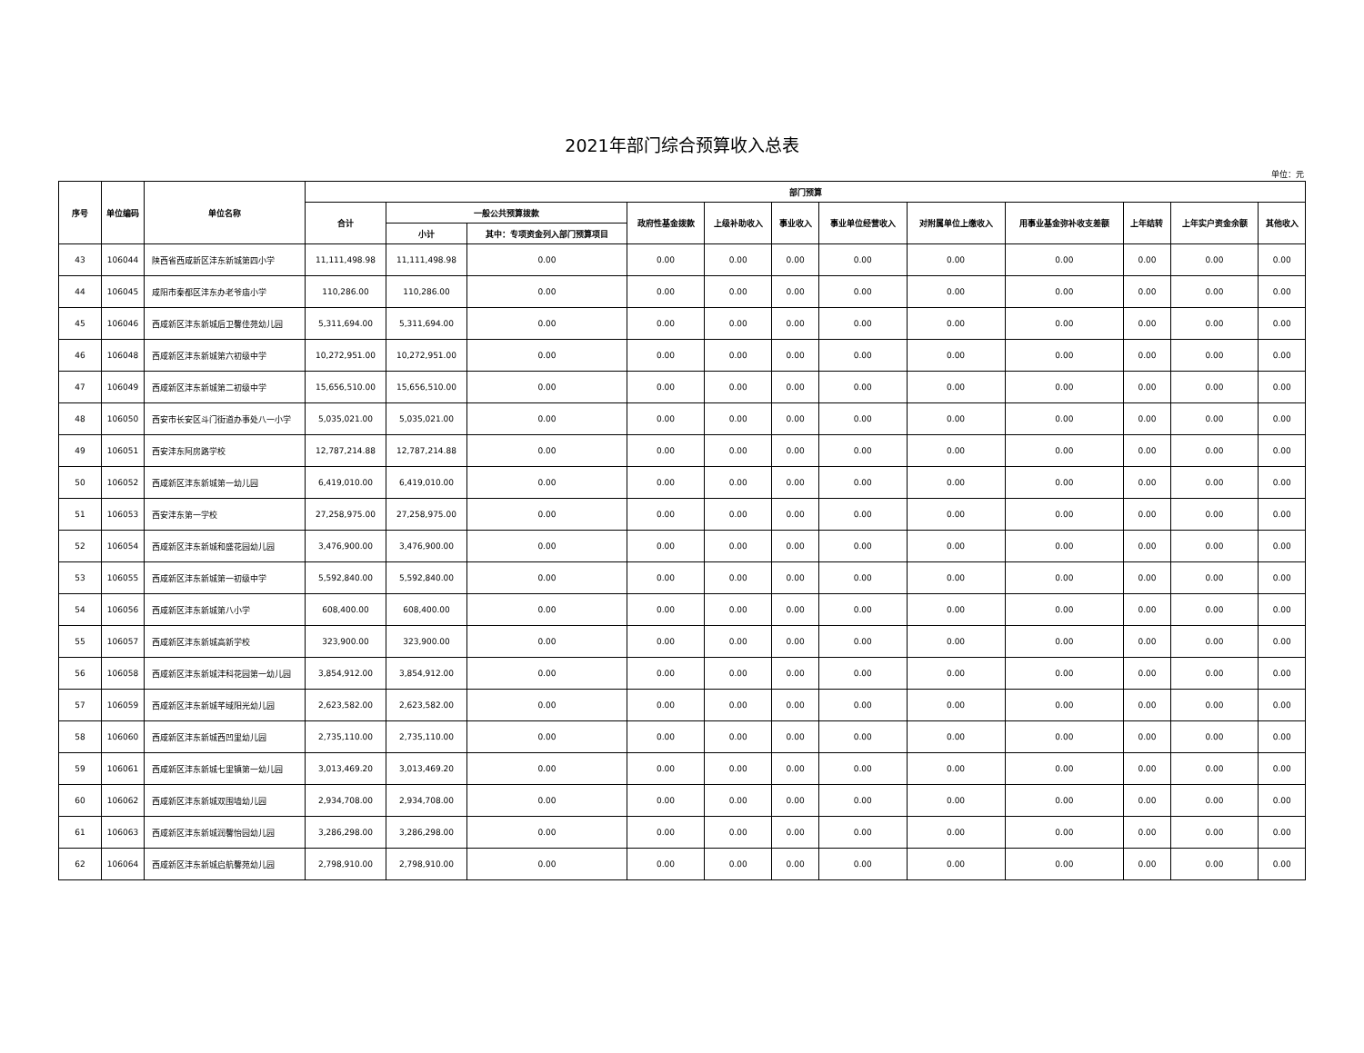2021年部门综合预算收入总表
单位：元
| 序号 | 单位编码 | 单位名称 | 部门预算 | | | | | | | | | | | |
| --- | --- | --- | --- | --- | --- | --- | --- | --- | --- | --- | --- | --- | --- | --- |
| | | | 合计 | 一般公共预算拨款 | | 政府性基金拨款 | 上级补助收入 | 事业收入 | 事业单位经营收入 | 对附属单位上缴收入 | 用事业基金弥补收支差额 | 上年结转 | 上年实户资金余额 | 其他收入 |
| | | | | 小计 | 其中：专项资金列入部门预算项目 | | | | | | | | | |
| 43 | 106044 | 陕西省西咸新区沣东新城第四小学 | 11,111,498.98 | 11,111,498.98 | 0.00 | 0.00 | 0.00 | 0.00 | 0.00 | 0.00 | 0.00 | 0.00 | 0.00 | 0.00 |
| 44 | 106045 | 咸阳市秦都区沣东办老爷庙小学 | 110,286.00 | 110,286.00 | 0.00 | 0.00 | 0.00 | 0.00 | 0.00 | 0.00 | 0.00 | 0.00 | 0.00 | 0.00 |
| 45 | 106046 | 西咸新区沣东新城后卫馨佳苑幼儿园 | 5,311,694.00 | 5,311,694.00 | 0.00 | 0.00 | 0.00 | 0.00 | 0.00 | 0.00 | 0.00 | 0.00 | 0.00 | 0.00 |
| 46 | 106048 | 西咸新区沣东新城第六初级中学 | 10,272,951.00 | 10,272,951.00 | 0.00 | 0.00 | 0.00 | 0.00 | 0.00 | 0.00 | 0.00 | 0.00 | 0.00 | 0.00 |
| 47 | 106049 | 西咸新区沣东新城第二初级中学 | 15,656,510.00 | 15,656,510.00 | 0.00 | 0.00 | 0.00 | 0.00 | 0.00 | 0.00 | 0.00 | 0.00 | 0.00 | 0.00 |
| 48 | 106050 | 西安市长安区斗门街道办事处八一小学 | 5,035,021.00 | 5,035,021.00 | 0.00 | 0.00 | 0.00 | 0.00 | 0.00 | 0.00 | 0.00 | 0.00 | 0.00 | 0.00 |
| 49 | 106051 | 西安沣东阿房路学校 | 12,787,214.88 | 12,787,214.88 | 0.00 | 0.00 | 0.00 | 0.00 | 0.00 | 0.00 | 0.00 | 0.00 | 0.00 | 0.00 |
| 50 | 106052 | 西咸新区沣东新城第一幼儿园 | 6,419,010.00 | 6,419,010.00 | 0.00 | 0.00 | 0.00 | 0.00 | 0.00 | 0.00 | 0.00 | 0.00 | 0.00 | 0.00 |
| 51 | 106053 | 西安沣东第一学校 | 27,258,975.00 | 27,258,975.00 | 0.00 | 0.00 | 0.00 | 0.00 | 0.00 | 0.00 | 0.00 | 0.00 | 0.00 | 0.00 |
| 52 | 106054 | 西咸新区沣东新城和盛花园幼儿园 | 3,476,900.00 | 3,476,900.00 | 0.00 | 0.00 | 0.00 | 0.00 | 0.00 | 0.00 | 0.00 | 0.00 | 0.00 | 0.00 |
| 53 | 106055 | 西咸新区沣东新城第一初级中学 | 5,592,840.00 | 5,592,840.00 | 0.00 | 0.00 | 0.00 | 0.00 | 0.00 | 0.00 | 0.00 | 0.00 | 0.00 | 0.00 |
| 54 | 106056 | 西咸新区沣东新城第八小学 | 608,400.00 | 608,400.00 | 0.00 | 0.00 | 0.00 | 0.00 | 0.00 | 0.00 | 0.00 | 0.00 | 0.00 | 0.00 |
| 55 | 106057 | 西咸新区沣东新城高新学校 | 323,900.00 | 323,900.00 | 0.00 | 0.00 | 0.00 | 0.00 | 0.00 | 0.00 | 0.00 | 0.00 | 0.00 | 0.00 |
| 56 | 106058 | 西咸新区沣东新城沣科花园第一幼儿园 | 3,854,912.00 | 3,854,912.00 | 0.00 | 0.00 | 0.00 | 0.00 | 0.00 | 0.00 | 0.00 | 0.00 | 0.00 | 0.00 |
| 57 | 106059 | 西咸新区沣东新城芊域阳光幼儿园 | 2,623,582.00 | 2,623,582.00 | 0.00 | 0.00 | 0.00 | 0.00 | 0.00 | 0.00 | 0.00 | 0.00 | 0.00 | 0.00 |
| 58 | 106060 | 西咸新区沣东新城西凹里幼儿园 | 2,735,110.00 | 2,735,110.00 | 0.00 | 0.00 | 0.00 | 0.00 | 0.00 | 0.00 | 0.00 | 0.00 | 0.00 | 0.00 |
| 59 | 106061 | 西咸新区沣东新城七里镇第一幼儿园 | 3,013,469.20 | 3,013,469.20 | 0.00 | 0.00 | 0.00 | 0.00 | 0.00 | 0.00 | 0.00 | 0.00 | 0.00 | 0.00 |
| 60 | 106062 | 西咸新区沣东新城双围墙幼儿园 | 2,934,708.00 | 2,934,708.00 | 0.00 | 0.00 | 0.00 | 0.00 | 0.00 | 0.00 | 0.00 | 0.00 | 0.00 | 0.00 |
| 61 | 106063 | 西咸新区沣东新城润馨怡园幼儿园 | 3,286,298.00 | 3,286,298.00 | 0.00 | 0.00 | 0.00 | 0.00 | 0.00 | 0.00 | 0.00 | 0.00 | 0.00 | 0.00 |
| 62 | 106064 | 西咸新区沣东新城启航馨苑幼儿园 | 2,798,910.00 | 2,798,910.00 | 0.00 | 0.00 | 0.00 | 0.00 | 0.00 | 0.00 | 0.00 | 0.00 | 0.00 | 0.00 |